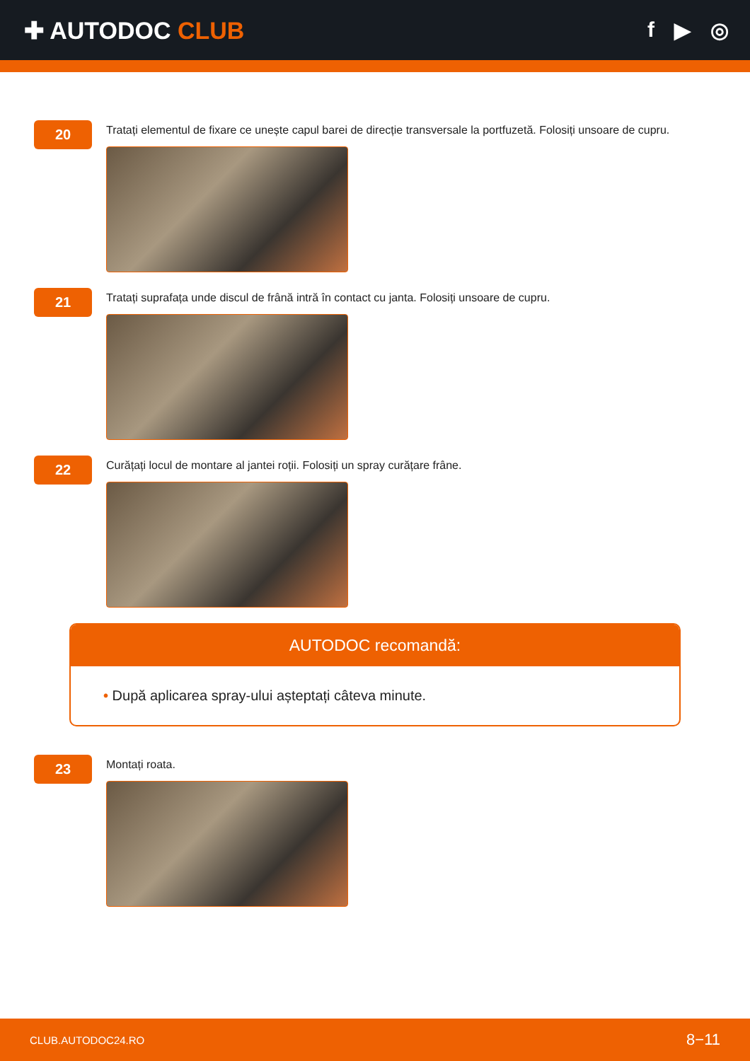✚ AUTODOC CLUB f ▶ ◎
20
Tratați elementul de fixare ce unește capul barei de direcție transversale la portfuzetă. Folosiți unsoare de cupru.
21
Tratați suprafața unde discul de frână intră în contact cu janta. Folosiți unsoare de cupru.
22
Curățați locul de montare al jantei roții. Folosiți un spray curățare frâne.
AUTODOC recomandă:
• După aplicarea spray-ului așteptați câteva minute.
23
Montați roata.
CLUB.AUTODOC24.RO 8−11